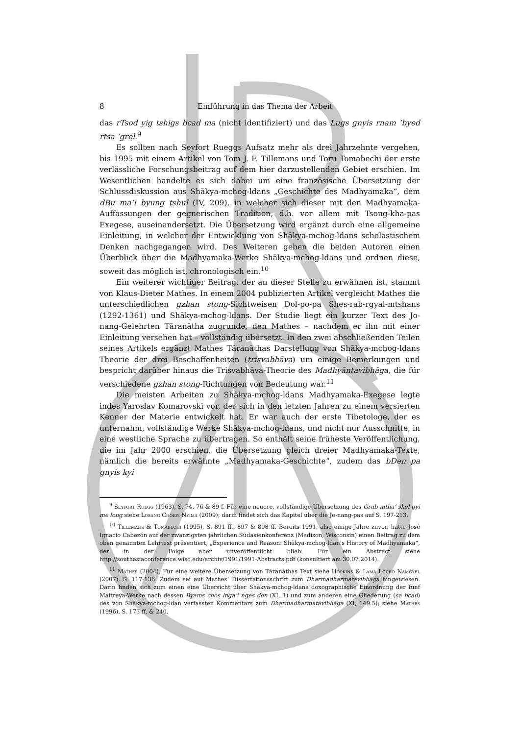8 Einführung in das Thema der Arbeit
das rTsod yig tshigs bcad ma (nicht identifiziert) und das Lugs gnyis rnam ’byed rtsa ’grel.<sup>9</sup>
Es sollten nach Seyfort Rueggs Aufsatz mehr als drei Jahrzehnte vergehen, bis 1995 mit einem Artikel von Tom J. F. Tillemans und Toru Tomabechi der erste verlässliche Forschungsbeitrag auf dem hier darzustellenden Gebiet erschien. Im Wesentlichen handelte es sich dabei um eine französische Übersetzung der Schlussdiskussion aus Shākya-mchog-ldans „Geschichte des Madhyamaka“, dem dBu ma’i byung tshul (IV, 209), in welcher sich dieser mit den Madhyamaka-Auffassungen der gegnerischen Tradition, d.h. vor allem mit Tsong-kha-pas Exegese, auseinandersetzt. Die Übersetzung wird ergänzt durch eine allgemeine Einleitung, in welcher der Entwicklung von Shākya-mchog-ldans scholastischem Denken nachgegangen wird. Des Weiteren geben die beiden Autoren einen Überblick über die Madhyamaka-Werke Shākya-mchog-ldans und ordnen diese, soweit das möglich ist, chronologisch ein.<sup>10</sup>
Ein weiterer wichtiger Beitrag, der an dieser Stelle zu erwähnen ist, stammt von Klaus-Dieter Mathes. In einem 2004 publizierten Artikel vergleicht Mathes die unterschiedlichen gzhan stong-Sichtweisen Dol-po-pa Shes-rab-rgyal-mtshans (1292-1361) und Shākya-mchog-ldans. Der Studie liegt ein kurzer Text des Jo-nang-Gelehrten Tāranātha zugrunde, den Mathes – nachdem er ihn mit einer Einleitung versehen hat – vollständig übersetzt. In den zwei abschließenden Teilen seines Artikels ergänzt Mathes Tāranāthas Darstellung von Shākya-mchog-ldans Theorie der drei Beschaffenheiten (trisvabhāva) um einige Bemerkungen und bespricht darüber hinaus die Trisvabhāva-Theorie des Madhyāntavibhāga, die für verschiedene gzhan stong-Richtungen von Bedeutung war.<sup>11</sup>
Die meisten Arbeiten zu Shākya-mchog-ldans Madhyamaka-Exegese legte indes Yaroslav Komarovski vor, der sich in den letzten Jahren zu einem versierten Kenner der Materie entwickelt hat. Er war auch der erste Tibetologe, der es unternahm, vollständige Werke Shākya-mchog-ldans, und nicht nur Ausschnitte, in eine westliche Sprache zu übertragen. So enthält seine früheste Veröffentlichung, die im Jahr 2000 erschien, die Übersetzung gleich dreier Madhyamaka-Texte, nämlich die bereits erwähnte „Madhyamaka-Geschichte“, zudem das bDen pa gnyis kyi
<sup>9</sup> Seyfort Ruegg (1963), S. 74, 76 & 89 f. Für eine neuere, vollständige Übersetzung des Grub mtha’ shel gyi me long siehe Losang Chökyi Nyima (2009); darin findet sich das Kapitel über die Jo-nang-pas auf S. 197-213.
<sup>10</sup> Tillemans & Tomabechi (1995), S. 891 ff., 897 & 898 ff. Bereits 1991, also einige Jahre zuvor, hatte José Ignacio Cabezón auf der zwanzigsten jährlichen Südasienkonferenz (Madison, Wisconsin) einen Beitrag zu dem oben genannten Lehrtext präsentiert, „Experience and Reason: Shākya-mchog-ldan’s History of Madhyamaka“, der in der Folge aber unveröffentlicht blieb. Für ein Abstract siehe http://southasiaconference.wisc.edu/archiv/1991/1991-Abstracts.pdf (konsultiert am 30.07.2014).
<sup>11</sup> Mathes (2004). Für eine weitere Übersetzung von Tāranāthas Text siehe Hopkins & Lama Lodrö Namgyel (2007), S. 117-136. Zudem sei auf Mathes’ Dissertationsschrift zum Dharmadharmatāvibhāga hingewiesen. Darin finden sich zum einen eine Übersicht über Shākya-mchog-ldans doxographische Einordnung der fünf Maitreya-Werke nach dessen Byams chos lnga’i nges don (XI, 1) und zum anderen eine Gliederung (sa bcad) des von Shākya-mchog-ldan verfassten Kommentars zum Dharmadharmatāvibhāga (XI, 149.5); siehe Mathes (1996), S. 173 ff. & 240.